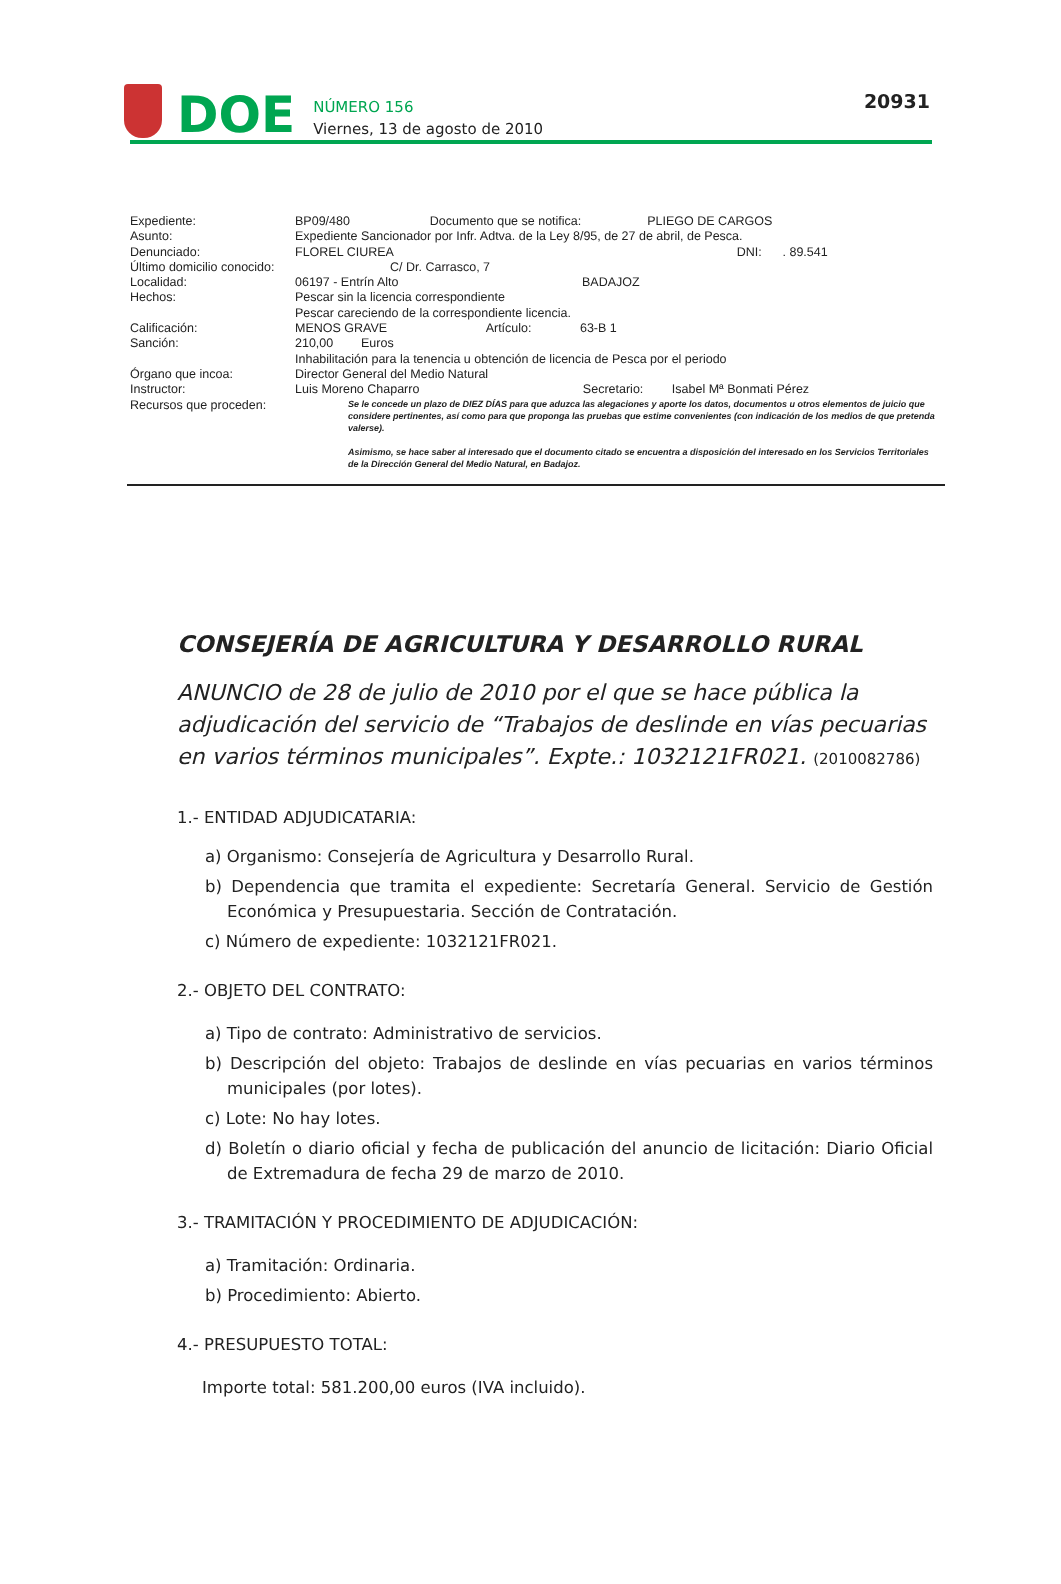DOE
NÚMERO 156
Viernes, 13 de agosto de 2010
20931
| Expediente: | BP09/480 Documento que se notifica: PLIEGO DE CARGOS |
| Asunto: | Expediente Sancionador por Infr. Adtva. de la Ley 8/95, de 27 de abril, de Pesca. |
| Denunciado: | FLOREL CIUREA DNI: . 89.541 |
| Último domicilio conocido: | C/ Dr. Carrasco, 7 |
| Localidad: | 06197 - Entrín Alto BADAJOZ |
| Hechos: | Pescar sin la licencia correspondiente Pescar careciendo de la correspondiente licencia. |
| Calificación: | MENOS GRAVE Artículo: 63-B 1 |
| Sanción: | 210,00 Euros Inhabilitación para la tenencia u obtención de licencia de Pesca por el periodo |
| Órgano que incoa: | Director General del Medio Natural |
| Instructor: | Luis Moreno Chaparro Secretario: Isabel Mª Bonmati Pérez |
| Recursos que proceden: | Se le concede un plazo de DIEZ DÍAS para que aduzca las alegaciones y aporte los datos, documentos u otros elementos de juicio que considere pertinentes, así como para que proponga las pruebas que estime convenientes (con indicación de los medios de que pretenda valerse). Asimismo, se hace saber al interesado que el documento citado se encuentra a disposición del interesado en los Servicios Territoriales de la Dirección General del Medio Natural, en Badajoz. |
CONSEJERÍA DE AGRICULTURA Y DESARROLLO RURAL
ANUNCIO de 28 de julio de 2010 por el que se hace pública la adjudicación del servicio de “Trabajos de deslinde en vías pecuarias en varios términos municipales”. Expte.: 1032121FR021. (2010082786)
1.- ENTIDAD ADJUDICATARIA:
a) Organismo: Consejería de Agricultura y Desarrollo Rural.
b) Dependencia que tramita el expediente: Secretaría General. Servicio de Gestión Económica y Presupuestaria. Sección de Contratación.
c) Número de expediente: 1032121FR021.
2.- OBJETO DEL CONTRATO:
a) Tipo de contrato: Administrativo de servicios.
b) Descripción del objeto: Trabajos de deslinde en vías pecuarias en varios términos municipales (por lotes).
c) Lote: No hay lotes.
d) Boletín o diario oficial y fecha de publicación del anuncio de licitación: Diario Oficial de Extremadura de fecha 29 de marzo de 2010.
3.- TRAMITACIÓN Y PROCEDIMIENTO DE ADJUDICACIÓN:
a) Tramitación: Ordinaria.
b) Procedimiento: Abierto.
4.- PRESUPUESTO TOTAL:
Importe total: 581.200,00 euros (IVA incluido).